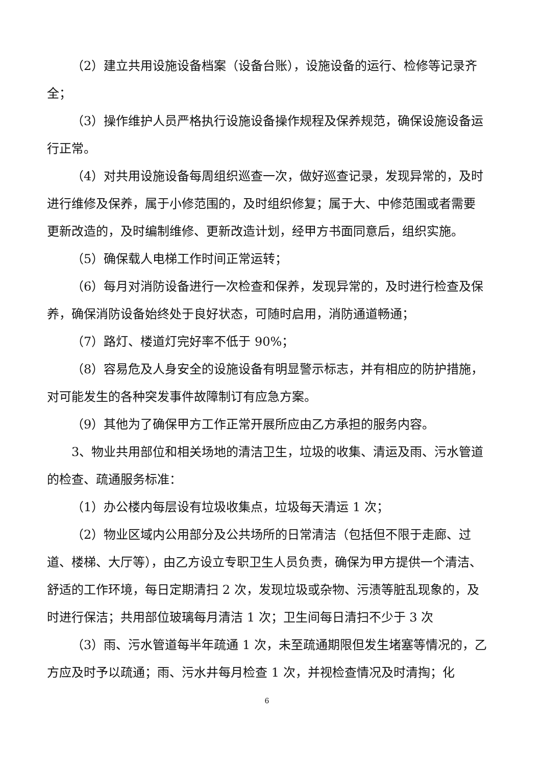（2）建立共用设施设备档案（设备台账），设施设备的运行、检修等记录齐全；
（3）操作维护人员严格执行设施设备操作规程及保养规范，确保设施设备运行正常。
（4）对共用设施设备每周组织巡查一次，做好巡查记录，发现异常的，及时进行维修及保养，属于小修范围的，及时组织修复；属于大、中修范围或者需要更新改造的，及时编制维修、更新改造计划，经甲方书面同意后，组织实施。
（5）确保载人电梯工作时间正常运转；
（6）每月对消防设备进行一次检查和保养，发现异常的，及时进行检查及保养，确保消防设备始终处于良好状态，可随时启用，消防通道畅通；
（7）路灯、楼道灯完好率不低于 90%；
（8）容易危及人身安全的设施设备有明显警示标志，并有相应的防护措施，对可能发生的各种突发事件故障制订有应急方案。
（9）其他为了确保甲方工作正常开展所应由乙方承担的服务内容。
3、物业共用部位和相关场地的清洁卫生，垃圾的收集、清运及雨、污水管道的检查、疏通服务标准：
（1）办公楼内每层设有垃圾收集点，垃圾每天清运 1 次；
（2）物业区域内公用部分及公共场所的日常清洁（包括但不限于走廊、过道、楼梯、大厅等），由乙方设立专职卫生人员负责，确保为甲方提供一个清洁、舒适的工作环境，每日定期清扫 2 次，发现垃圾或杂物、污渍等脏乱现象的，及时进行保洁；共用部位玻璃每月清洁 1 次；卫生间每日清扫不少于 3 次
（3）雨、污水管道每半年疏通 1 次，未至疏通期限但发生堵塞等情况的，乙方应及时予以疏通；雨、污水井每月检查 1 次，并视检查情况及时清掏；化
6